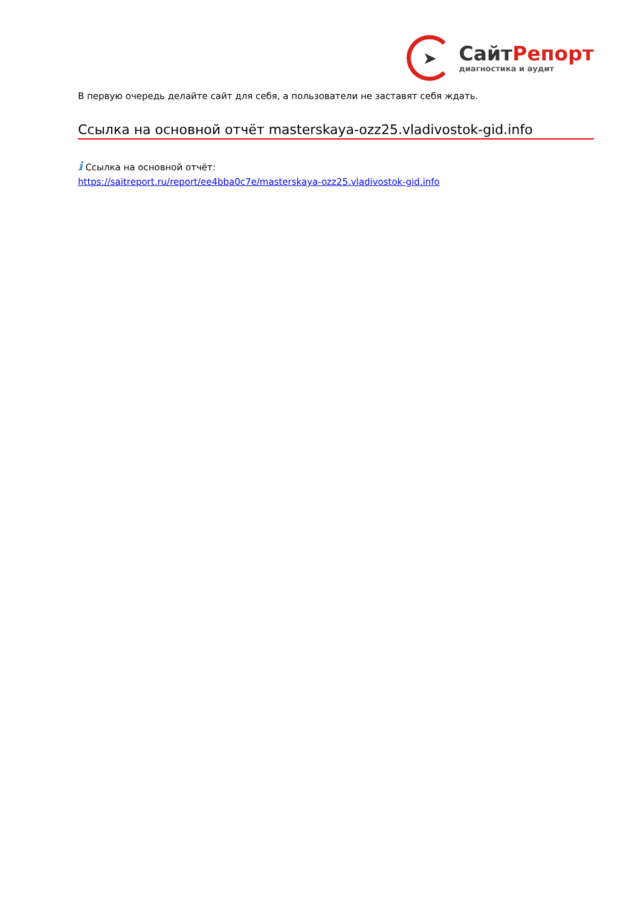➤
СайтРепорт
диагностика и аудит
В первую очередь делайте сайт для себя, а пользователи не заставят себя ждать.
Ссылка на основной отчёт masterskaya-ozz25.vladivostok-gid.info
i Ссылка на основной отчёт:
https://saitreport.ru/report/ee4bba0c7e/masterskaya-ozz25.vladivostok-gid.info